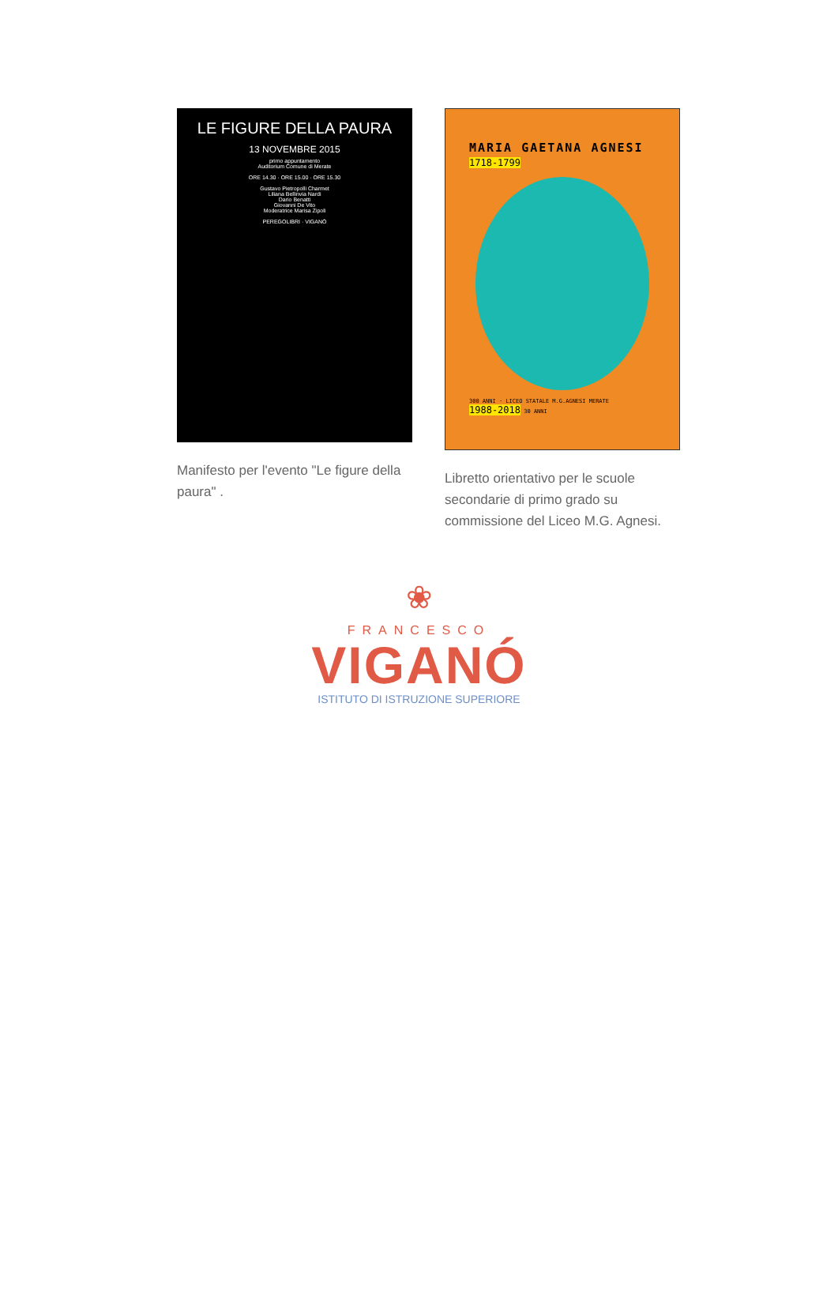LE FIGURE DELLA PAURA
13 NOVEMBRE 2015
primo appuntamento
Auditorium Comune di Merate
ORE 14.30 · ORE 15.00 · ORE 15.30
Gustavo Pietropolli Charmet
Liliana Bellinvia Nardi
Dario Benatti
Giovanni De Vito
Moderatrice Marisa Zipoli
PEREGOLIBRI · VIGANÓ
Manifesto per l'evento "Le figure della paura" .
MARIA GAETANA AGNESI
1718-1799
300 ANNI · LICEO STATALE M.G.AGNESI MERATE 1988-2018 30 ANNI
Libretto orientativo per le scuole secondarie di primo grado su commissione del Liceo M.G. Agnesi.
❀
FRANCESCO
VIGANÓ
ISTITUTO DI ISTRUZIONE SUPERIORE